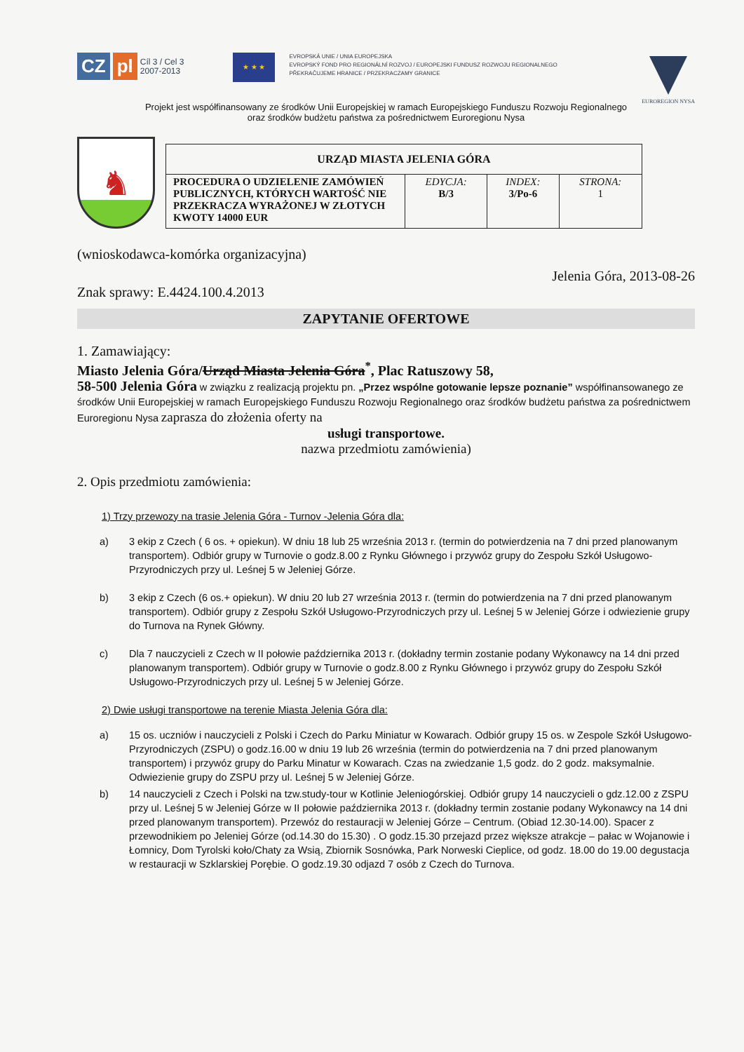CZ pl Cíl 3 / Cel 3
2007-2013
★ ★ ★
EVROPSKÁ UNIE / UNIA EUROPEJSKA
EVROPSKÝ FOND PRO REGIONÁLNÍ ROZVOJ / EUROPEJSKI FUNDUSZ ROZWOJU REGIONALNEGO
PŘEKRAČUJEME HRANICE / PRZEKRACZAMY GRANICE
EUROREGION NYSA
Projekt jest współfinansowany ze środków Unii Europejskiej w ramach Europejskiego Funduszu Rozwoju Regionalnego
oraz środków budżetu państwa za pośrednictwem Euroregionu Nysa
♞
| URZĄD MIASTA JELENIA GÓRA | | | |
| --- | --- | --- | --- |
| PROCEDURA O UDZIELENIE ZAMÓWIEŃ PUBLICZNYCH, KTÓRYCH WARTOŚĆ NIE PRZEKRACZA WYRAŻONEJ W ZŁOTYCH KWOTY 14000 EUR | EDYCJA: B/3 | INDEX: 3/Po-6 | STRONA: 1 |
(wnioskodawca-komórka organizacyjna)
Jelenia Góra, 2013-08-26
Znak sprawy: E.4424.100.4.2013
ZAPYTANIE OFERTOWE
1. Zamawiający:
Miasto Jelenia Góra/Urząd Miasta Jelenia Góra<sup>*</sup>, Plac Ratuszowy 58,
58-500 Jelenia Góra w związku z realizacją projektu pn. „Przez wspólne gotowanie lepsze poznanie” współfinansowanego ze środków Unii Europejskiej w ramach Europejskiego Funduszu Rozwoju Regionalnego oraz środków budżetu państwa za pośrednictwem Euroregionu Nysa zaprasza do złożenia oferty na
usługi transportowe.
nazwa przedmiotu zamówienia)
2. Opis przedmiotu zamówienia:
1) Trzy przewozy na trasie Jelenia Góra - Turnov -Jelenia Góra dla:
a) 3 ekip z Czech ( 6 os. + opiekun). W dniu 18 lub 25 września 2013 r. (termin do potwierdzenia na 7 dni przed planowanym transportem). Odbiór grupy w Turnovie o godz.8.00 z Rynku Głównego i przywóz grupy do Zespołu Szkół Usługowo-Przyrodniczych przy ul. Leśnej 5 w Jeleniej Górze.
b) 3 ekip z Czech (6 os.+ opiekun). W dniu 20 lub 27 września 2013 r. (termin do potwierdzenia na 7 dni przed planowanym transportem). Odbiór grupy z Zespołu Szkół Usługowo-Przyrodniczych przy ul. Leśnej 5 w Jeleniej Górze i odwiezienie grupy do Turnova na Rynek Główny.
c) Dla 7 nauczycieli z Czech w II połowie października 2013 r. (dokładny termin zostanie podany Wykonawcy na 14 dni przed planowanym transportem). Odbiór grupy w Turnovie o godz.8.00 z Rynku Głównego i przywóz grupy do Zespołu Szkół Usługowo-Przyrodniczych przy ul. Leśnej 5 w Jeleniej Górze.
2) Dwie usługi transportowe na terenie Miasta Jelenia Góra dla:
a) 15 os. uczniów i nauczycieli z Polski i Czech do Parku Miniatur w Kowarach. Odbiór grupy 15 os. w Zespole Szkół Usługowo-Przyrodniczych (ZSPU) o godz.16.00 w dniu 19 lub 26 września (termin do potwierdzenia na 7 dni przed planowanym transportem) i przywóz grupy do Parku Minatur w Kowarach. Czas na zwiedzanie 1,5 godz. do 2 godz. maksymalnie. Odwiezienie grupy do ZSPU przy ul. Leśnej 5 w Jeleniej Górze.
b) 14 nauczycieli z Czech i Polski na tzw.study-tour w Kotlinie Jeleniogórskiej. Odbiór grupy 14 nauczycieli o gdz.12.00 z ZSPU przy ul. Leśnej 5 w Jeleniej Górze w II połowie października 2013 r. (dokładny termin zostanie podany Wykonawcy na 14 dni przed planowanym transportem). Przewóz do restauracji w Jeleniej Górze – Centrum. (Obiad 12.30-14.00). Spacer z przewodnikiem po Jeleniej Górze (od.14.30 do 15.30) . O godz.15.30 przejazd przez większe atrakcje – pałac w Wojanowie i Łomnicy, Dom Tyrolski koło/Chaty za Wsią, Zbiornik Sosnówka, Park Norweski Cieplice, od godz. 18.00 do 19.00 degustacja w restauracji w Szklarskiej Porębie. O godz.19.30 odjazd 7 osób z Czech do Turnova.